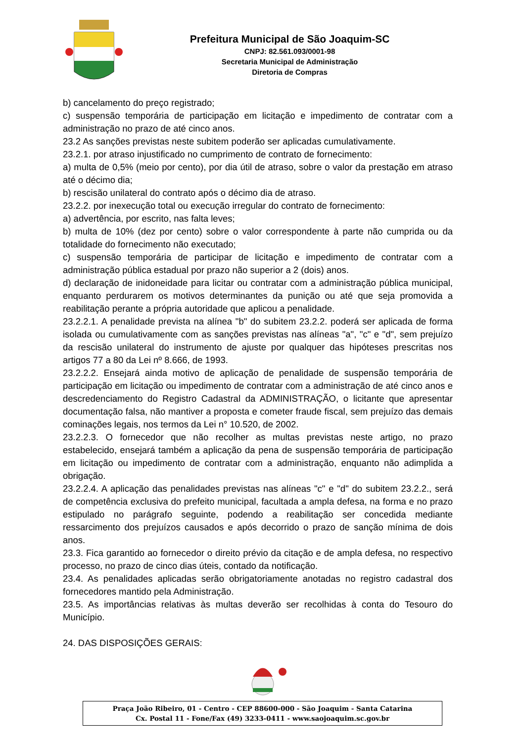Prefeitura Municipal de São Joaquim-SC
CNPJ: 82.561.093/0001-98
Secretaria Municipal de Administração
Diretoria de Compras
b) cancelamento do preço registrado;
c) suspensão temporária de participação em licitação e impedimento de contratar com a administração no prazo de até cinco anos.
23.2 As sanções previstas neste subitem poderão ser aplicadas cumulativamente.
23.2.1. por atraso injustificado no cumprimento de contrato de fornecimento:
a) multa de 0,5% (meio por cento), por dia útil de atraso, sobre o valor da prestação em atraso até o décimo dia;
b) rescisão unilateral do contrato após o décimo dia de atraso.
23.2.2. por inexecução total ou execução irregular do contrato de fornecimento:
a) advertência, por escrito, nas falta leves;
b) multa de 10% (dez por cento) sobre o valor correspondente à parte não cumprida ou da totalidade do fornecimento não executado;
c) suspensão temporária de participar de licitação e impedimento de contratar com a administração pública estadual por prazo não superior a 2 (dois) anos.
d) declaração de inidoneidade para licitar ou contratar com a administração pública municipal, enquanto perdurarem os motivos determinantes da punição ou até que seja promovida a reabilitação perante a própria autoridade que aplicou a penalidade.
23.2.2.1. A penalidade prevista na alínea "b" do subitem 23.2.2. poderá ser aplicada de forma isolada ou cumulativamente com as sanções previstas nas alíneas "a", "c" e "d", sem prejuízo da rescisão unilateral do instrumento de ajuste por qualquer das hipóteses prescritas nos artigos 77 a 80 da Lei nº 8.666, de 1993.
23.2.2.2. Ensejará ainda motivo de aplicação de penalidade de suspensão temporária de participação em licitação ou impedimento de contratar com a administração de até cinco anos e descredenciamento do Registro Cadastral da ADMINISTRAÇÃO, o licitante que apresentar documentação falsa, não mantiver a proposta e cometer fraude fiscal, sem prejuízo das demais cominações legais, nos termos da Lei n° 10.520, de 2002.
23.2.2.3. O fornecedor que não recolher as multas previstas neste artigo, no prazo estabelecido, ensejará também a aplicação da pena de suspensão temporária de participação em licitação ou impedimento de contratar com a administração, enquanto não adimplida a obrigação.
23.2.2.4. A aplicação das penalidades previstas nas alíneas "c" e "d" do subitem 23.2.2., será de competência exclusiva do prefeito municipal, facultada a ampla defesa, na forma e no prazo estipulado no parágrafo seguinte, podendo a reabilitação ser concedida mediante ressarcimento dos prejuízos causados e após decorrido o prazo de sanção mínima de dois anos.
23.3. Fica garantido ao fornecedor o direito prévio da citação e de ampla defesa, no respectivo processo, no prazo de cinco dias úteis, contado da notificação.
23.4. As penalidades aplicadas serão obrigatoriamente anotadas no registro cadastral dos fornecedores mantido pela Administração.
23.5. As importâncias relativas às multas deverão ser recolhidas à conta do Tesouro do Município.
24. DAS DISPOSIÇÕES GERAIS:
Praça João Ribeiro, 01 - Centro - CEP 88600-000 - São Joaquim - Santa Catarina
Cx. Postal 11 - Fone/Fax (49) 3233-0411 - www.saojoaquim.sc.gov.br